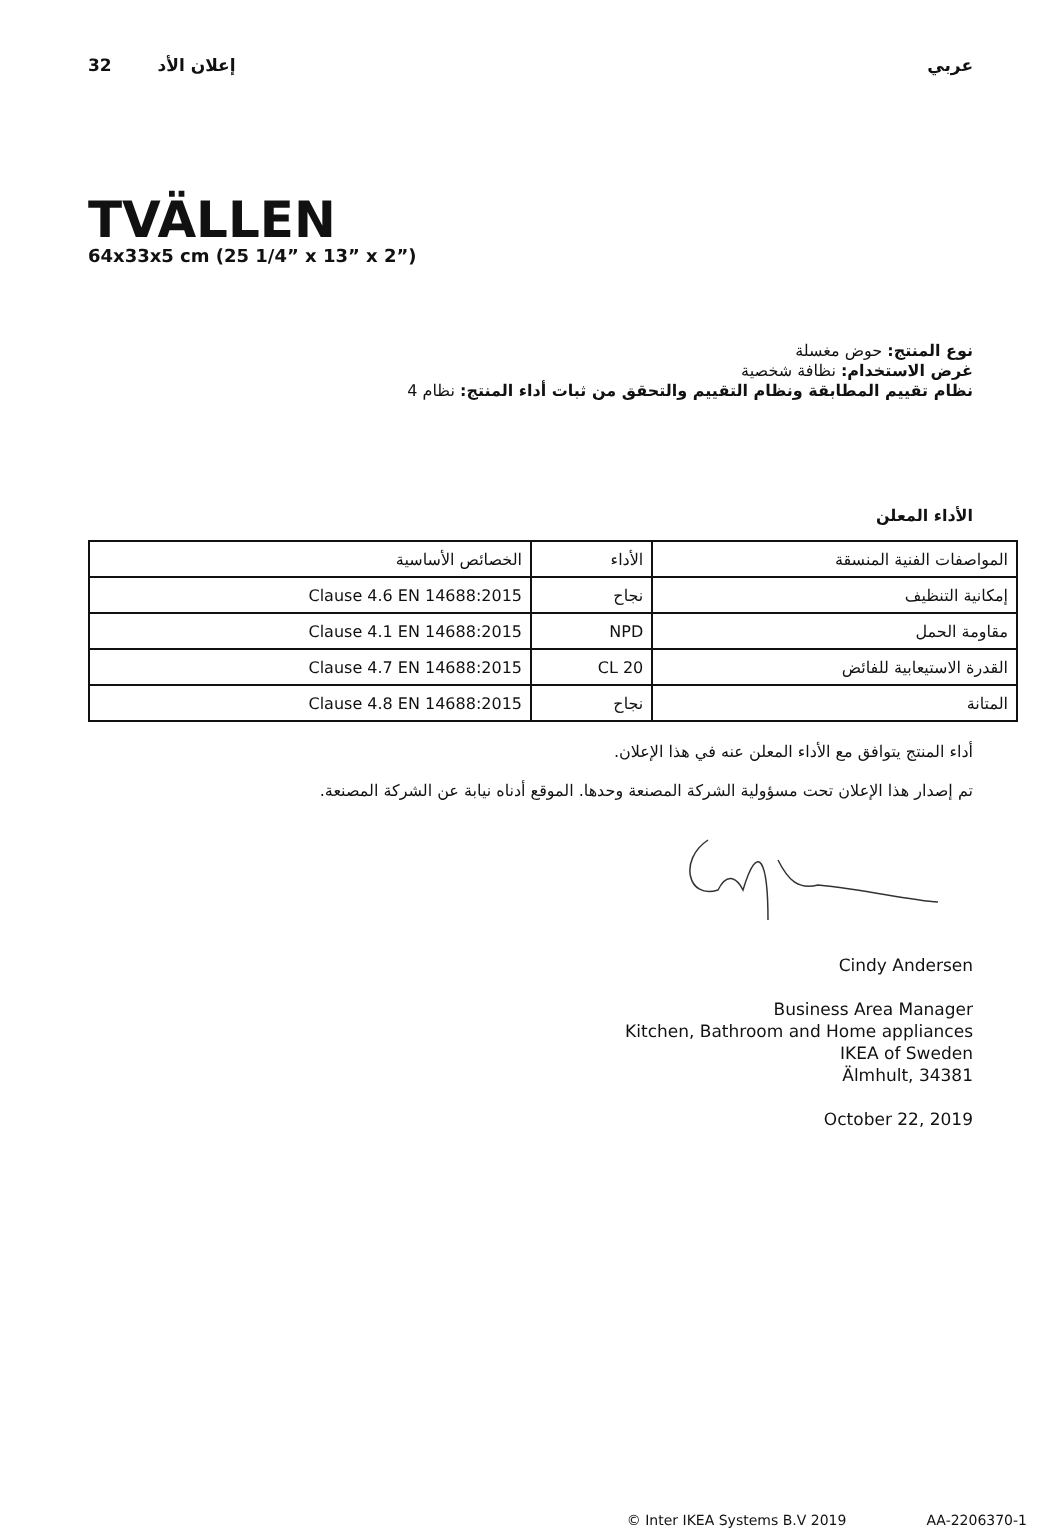32 إعلان الأد عربي
TVÄLLEN
64x33x5 cm (25 1/4” x 13” x 2”)
نوع المنتج: حوض مغسلة
غرض الاستخدام: نظافة شخصية
نظام تقييم المطابقة ونظام التقييم والتحقق من ثبات أداء المنتج: نظام 4
الأداء المعلن
| المواصفات الفنية المنسقة | الأداء | الخصائص الأساسية |
| إمكانية التنظيف | نجاح | Clause 4.6 EN 14688:2015 |
| مقاومة الحمل | NPD | Clause 4.1 EN 14688:2015 |
| القدرة الاستيعابية للفائض | CL 20 | Clause 4.7 EN 14688:2015 |
| المتانة | نجاح | Clause 4.8 EN 14688:2015 |
أداء المنتج يتوافق مع الأداء المعلن عنه في هذا الإعلان.
تم إصدار هذا الإعلان تحت مسؤولية الشركة المصنعة وحدها. الموقع أدناه نيابة عن الشركة المصنعة.
Cindy Andersen
Business Area Manager
Kitchen, Bathroom and Home appliances
IKEA of Sweden
Älmhult, 34381
October 22, 2019
© Inter IKEA Systems B.V 2019 AA-2206370-1